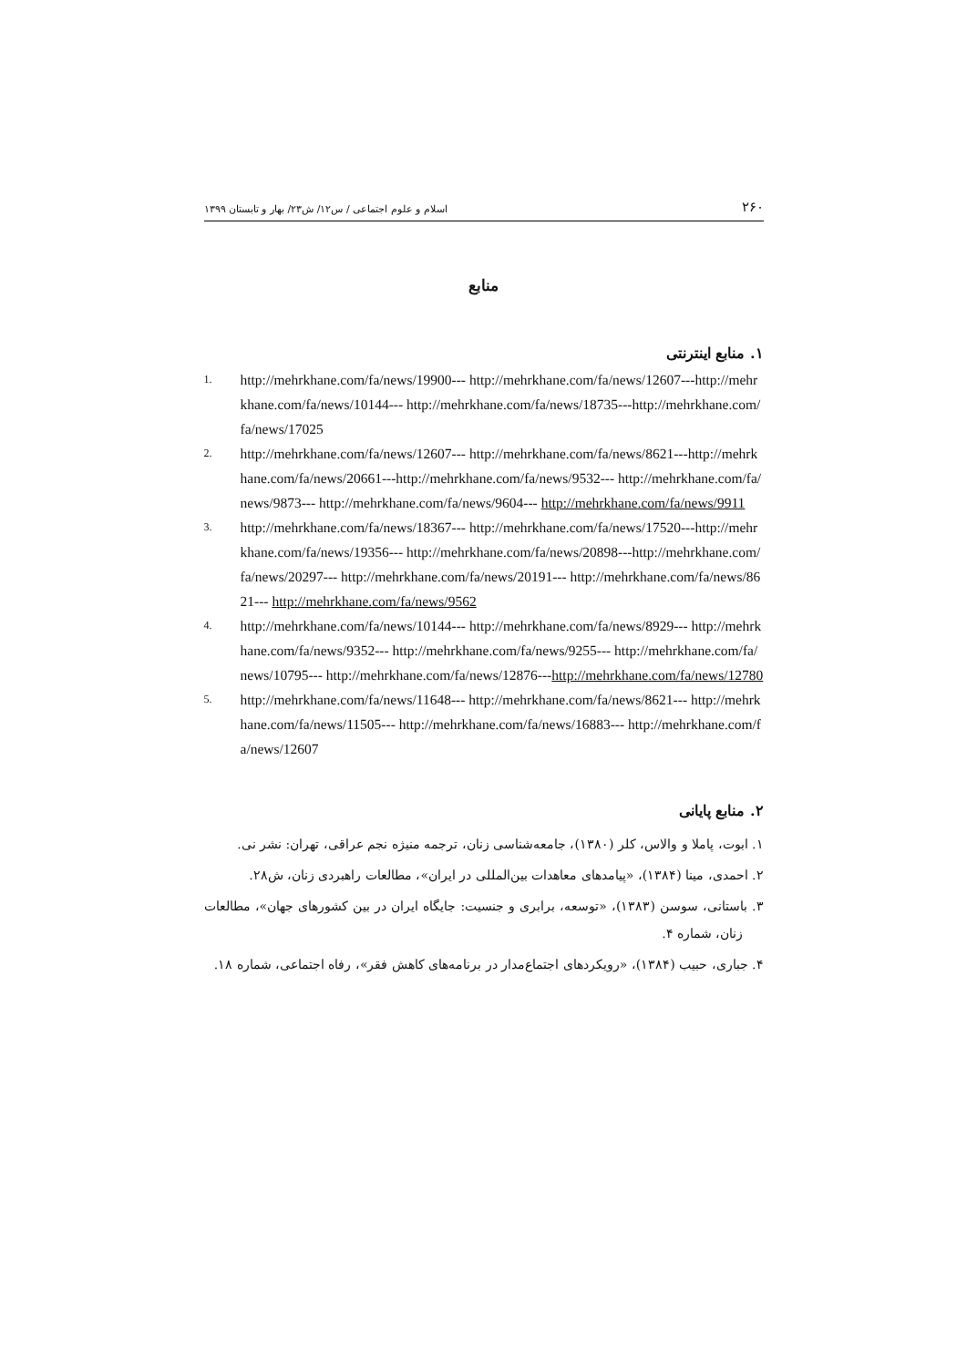۲۶۰ اسلام و علوم اجتماعی / س۱۲/ ش۲۳/ بهار و تابستان ۱۳۹۹
منابع
۱. منابع اینترنتی
1. http://mehrkhane.com/fa/news/19900--- http://mehrkhane.com/fa/news/12607---http://mehrkhane.com/fa/news/10144--- http://mehrkhane.com/fa/news/18735---http://mehrkhane.com/fa/news/17025
2. http://mehrkhane.com/fa/news/12607--- http://mehrkhane.com/fa/news/8621---http://mehrkhane.com/fa/news/20661---http://mehrkhane.com/fa/news/9532--- http://mehrkhane.com/fa/news/9873--- http://mehrkhane.com/fa/news/9604--- http://mehrkhane.com/fa/news/9911
3. http://mehrkhane.com/fa/news/18367--- http://mehrkhane.com/fa/news/17520---http://mehrkhane.com/fa/news/19356--- http://mehrkhane.com/fa/news/20898---http://mehrkhane.com/fa/news/20297--- http://mehrkhane.com/fa/news/20191--- http://mehrkhane.com/fa/news/8621--- http://mehrkhane.com/fa/news/9562
4. http://mehrkhane.com/fa/news/10144--- http://mehrkhane.com/fa/news/8929--- http://mehrkhane.com/fa/news/9352--- http://mehrkhane.com/fa/news/9255--- http://mehrkhane.com/fa/news/10795--- http://mehrkhane.com/fa/news/12876---http://mehrkhane.com/fa/news/12780
5. http://mehrkhane.com/fa/news/11648--- http://mehrkhane.com/fa/news/8621--- http://mehrkhane.com/fa/news/11505--- http://mehrkhane.com/fa/news/16883--- http://mehrkhane.com/fa/news/12607
۲. منابع پایانی
۱. ابوت، پاملا و والاس، کلر (۱۳۸۰)، جامعه‌شناسی زنان، ترجمه منیژه نجم عراقی، تهران: نشر نی.
۲. احمدی، مینا (۱۳۸۴)، «پیامدهای معاهدات بین‌المللی در ایران»، مطالعات راهبردی زنان، ش۲۸.
۳. باستانی، سوسن (۱۳۸۳)، «توسعه، برابری و جنسیت: جایگاه ایران در بین کشورهای جهان»، مطالعات زنان، شماره ۴.
۴. جباری، حبیب (۱۳۸۴)، «رویکردهای اجتماع‌مدار در برنامه‌های کاهش فقر»، رفاه اجتماعی، شماره ۱۸.